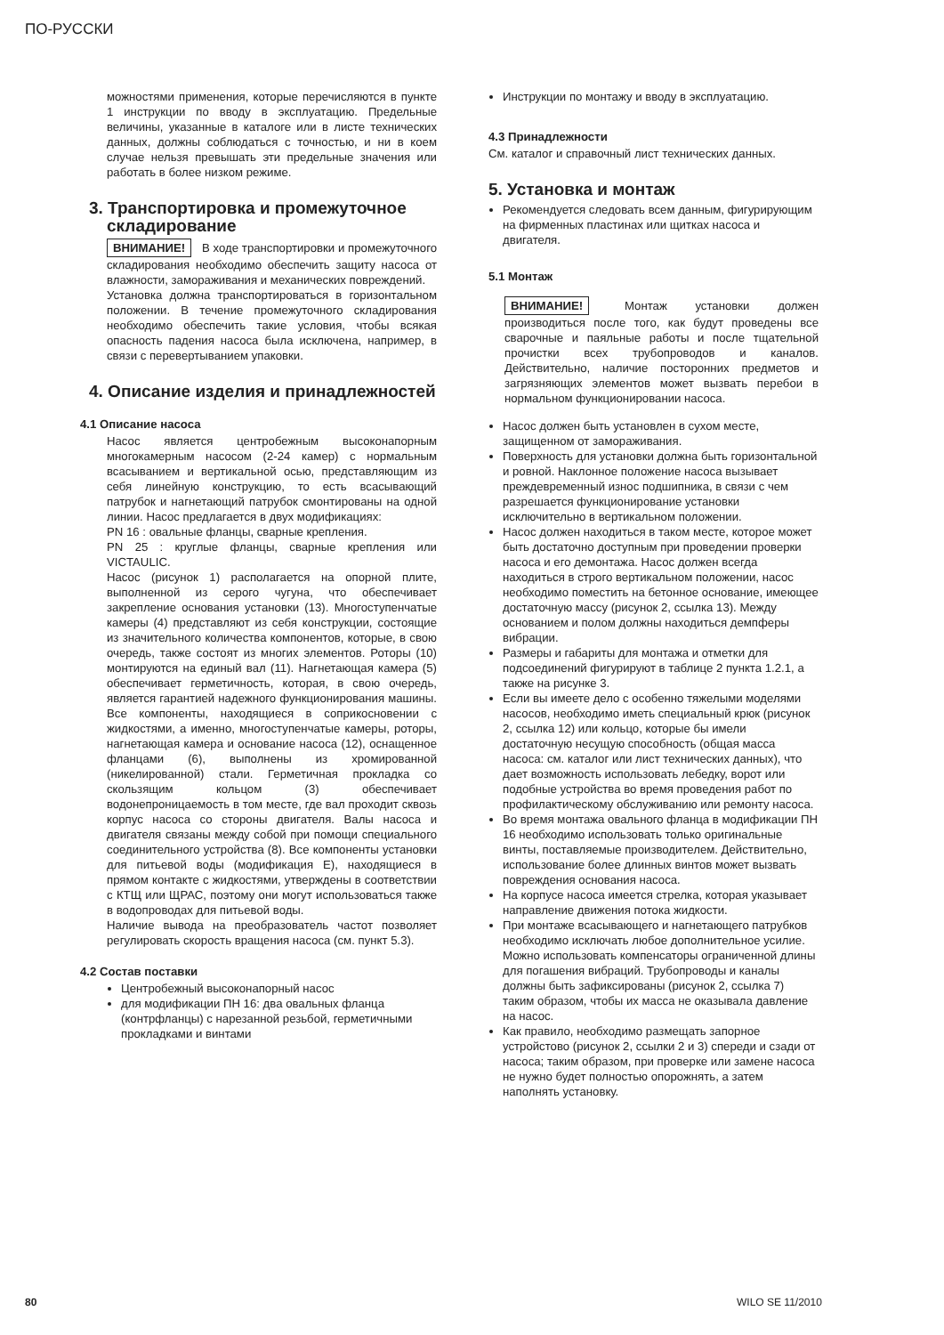ПО-РУССКИ
можностями применения, которые перечисляются в пункте 1 инструкции по вводу в эксплуатацию. Предельные величины, указанные в каталоге или в листе технических данных, должны соблюдаться с точностью, и ни в коем случае нельзя превышать эти предельные значения или работать в более низком режиме.
3. Транспортировка и промежуточное складирование
ВНИМАНИЕ! В ходе транспортировки и промежуточного складирования необходимо обеспечить защиту насоса от влажности, замораживания и механических повреждений.
Установка должна транспортироваться в горизонтальном положении. В течение промежуточного складирования необходимо обеспечить такие условия, чтобы всякая опасность падения насоса была исключена, например, в связи с перевертыванием упаковки.
4. Описание изделия и принадлежностей
4.1 Описание насоса
Насос является центробежным высоконапорным многокамерным насосом (2-24 камер) с нормальным всасыванием и вертикальной осью, представляющим из себя линейную конструкцию, то есть всасывающий патрубок и нагнетающий патрубок смонтированы на одной линии. Насос предлагается в двух модификациях:
PN 16 : овальные фланцы, сварные крепления.
PN 25 : круглые фланцы, сварные крепления или VICTAULIC.
Насос (рисунок 1) располагается на опорной плите, выполненной из серого чугуна, что обеспечивает закрепление основания установки (13). Многоступенчатые камеры (4) представляют из себя конструкции, состоящие из значительного количества компонентов, которые, в свою очередь, также состоят из многих элементов. Роторы (10) монтируются на единый вал (11). Нагнетающая камера (5) обеспечивает герметичность, которая, в свою очередь, является гарантией надежного функционирования машины. Все компоненты, находящиеся в соприкосновении с жидкостями, а именно, многоступенчатые камеры, роторы, нагнетающая камера и основание насоса (12), оснащенное фланцами (6), выполнены из хромированной (никелированной) стали. Герметичная прокладка со скользящим кольцом (3) обеспечивает водонепроницаемость в том месте, где вал проходит сквозь корпус насоса со стороны двигателя. Валы насоса и двигателя связаны между собой при помощи специального соединительного устройства (8). Все компоненты установки для питьевой воды (модификация Е), находящиеся в прямом контакте с жидкостями, утверждены в соответствии с КТЩ или ЩРАС, поэтому они могут использоваться также в водопроводах для питьевой воды.
Наличие вывода на преобразователь частот позволяет регулировать скорость вращения насоса (см. пункт 5.3).
4.2 Состав поставки
Центробежный высоконапорный насос
для модификации ПН 16: два овальных фланца (контрфланцы) с нарезанной резьбой, герметичными прокладками и винтами
Инструкции по монтажу и вводу в эксплуатацию.
4.3 Принадлежности
См. каталог и справочный лист технических данных.
5. Установка и монтаж
Рекомендуется следовать всем данным, фигурирующим на фирменных пластинах или щитках насоса и двигателя.
5.1 Монтаж
ВНИМАНИЕ! Монтаж установки должен производиться после того, как будут проведены все сварочные и паяльные работы и после тщательной прочистки всех трубопроводов и каналов. Действительно, наличие посторонних предметов и загрязняющих элементов может вызвать перебои в нормальном функционировании насоса.
Насос должен быть установлен в сухом месте, защищенном от замораживания.
Поверхность для установки должна быть горизонтальной и ровной. Наклонное положение насоса вызывает преждевременный износ подшипника, в связи с чем разрешается функционирование установки исключительно в вертикальном положении.
Насос должен находиться в таком месте, которое может быть достаточно доступным при проведении проверки насоса и его демонтажа. Насос должен всегда находиться в строго вертикальном положении, насос необходимо поместить на бетонное основание, имеющее достаточную массу (рисунок 2, ссылка 13). Между основанием и полом должны находиться демпферы вибрации.
Размеры и габариты для монтажа и отметки для подсоединений фигурируют в таблице 2 пункта 1.2.1, а также на рисунке 3.
Если вы имеете дело с особенно тяжелыми моделями насосов, необходимо иметь специальный крюк (рисунок 2, ссылка 12) или кольцо, которые бы имели достаточную несущую способность (общая масса насоса: см. каталог или лист технических данных), что дает возможность использовать лебедку, ворот или подобные устройства во время проведения работ по профилактическому обслуживанию или ремонту насоса.
Во время монтажа овального фланца в модификации ПН 16 необходимо использовать только оригинальные винты, поставляемые производителем. Действительно, использование более длинных винтов может вызвать повреждения основания насоса.
На корпусе насоса имеется стрелка, которая указывает направление движения потока жидкости.
При монтаже всасывающего и нагнетающего патрубков необходимо исключать любое дополнительное усилие. Можно использовать компенсаторы ограниченной длины для погашения вибраций. Трубопроводы и каналы должны быть зафиксированы (рисунок 2, ссылка 7) таким образом, чтобы их масса не оказывала давление на насос.
Как правило, необходимо размещать запорное устройстово (рисунок 2, ссылки 2 и 3) спереди и сзади от насоса; таким образом, при проверке или замене насоса не нужно будет полностью опорожнять, а затем наполнять установку.
80 WILO SE 11/2010